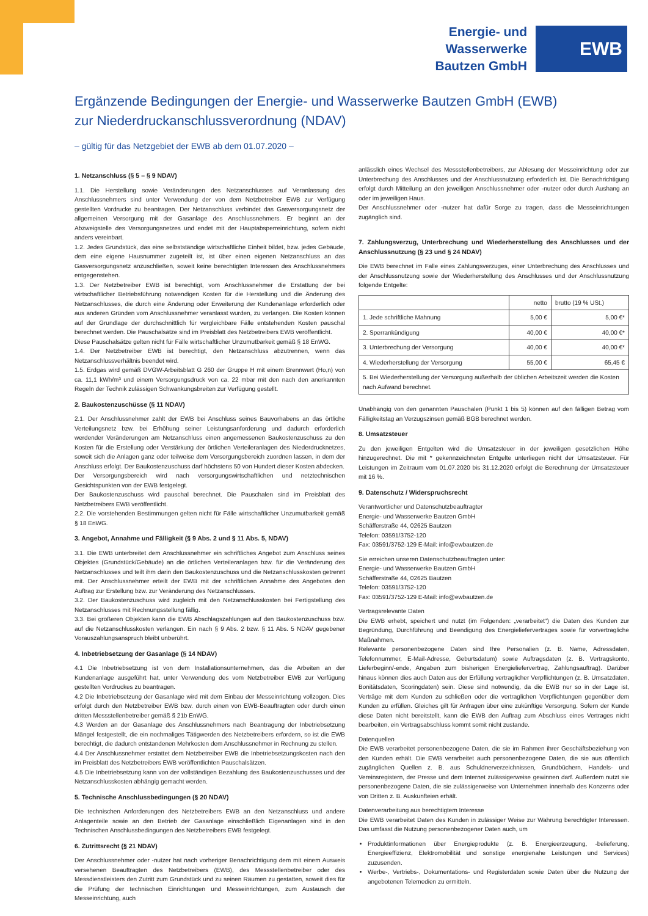Energie- und
Wasserwerke
Bautzen GmbH
EWB
Ergänzende Bedingungen der Energie- und Wasserwerke Bautzen GmbH (EWB)
zur Niederdruckanschlussverordnung (NDAV)
– gültig für das Netzgebiet der EWB ab dem 01.07.2020 –
1. Netzanschluss (§ 5 – § 9 NDAV)
1.1. Die Herstellung sowie Veränderungen des Netzanschlusses auf Veranlassung des Anschlussnehmers sind unter Verwendung der von dem Netzbetreiber EWB zur Verfügung gestellten Vordrucke zu beantragen. Der Netzanschluss verbindet das Gasversorgungsnetz der allgemeinen Versorgung mit der Gasanlage des Anschlussnehmers. Er beginnt an der Abzweigstelle des Versorgungsnetzes und endet mit der Hauptabsperreinrichtung, sofern nicht anders vereinbart.
1.2. Jedes Grundstück, das eine selbstständige wirtschaftliche Einheit bildet, bzw. jedes Gebäude, dem eine eigene Hausnummer zugeteilt ist, ist über einen eigenen Netzanschluss an das Gasversorgungsnetz anzuschließen, soweit keine berechtigten Interessen des Anschlussnehmers entgegenstehen.
1.3. Der Netzbetreiber EWB ist berechtigt, vom Anschlussnehmer die Erstattung der bei wirtschaftlicher Betriebsführung notwendigen Kosten für die Herstellung und die Änderung des Netzanschlusses, die durch eine Änderung oder Erweiterung der Kundenanlage erforderlich oder aus anderen Gründen vom Anschlussnehmer veranlasst wurden, zu verlangen. Die Kosten können auf der Grundlage der durchschnittlich für vergleichbare Fälle entstehenden Kosten pauschal berechnet werden. Die Pauschalsätze sind im Preisblatt des Netzbetreibers EWB veröffentlicht.
Diese Pauschalsätze gelten nicht für Fälle wirtschaftlicher Unzumutbarkeit gemäß § 18 EnWG.
1.4. Der Netzbetreiber EWB ist berechtigt, den Netzanschluss abzutrennen, wenn das Netzanschlussverhältnis beendet wird.
1.5. Erdgas wird gemäß DVGW-Arbeitsblatt G 260 der Gruppe H mit einem Brennwert (Ho,n) von ca. 11,1 kWh/m³ und einem Versorgungsdruck von ca. 22 mbar mit den nach den anerkannten Regeln der Technik zulässigen Schwankungsbreiten zur Verfügung gestellt.
2. Baukostenzuschüsse (§ 11 NDAV)
2.1. Der Anschlussnehmer zahlt der EWB bei Anschluss seines Bauvorhabens an das örtliche Verteilungsnetz bzw. bei Erhöhung seiner Leistungsanforderung und dadurch erforderlich werdender Veränderungen am Netzanschluss einen angemessenen Baukostenzuschuss zu den Kosten für die Erstellung oder Verstärkung der örtlichen Verteileranlagen des Niederdrucknetzes, soweit sich die Anlagen ganz oder teilweise dem Versorgungsbereich zuordnen lassen, in dem der Anschluss erfolgt. Der Baukostenzuschuss darf höchstens 50 von Hundert dieser Kosten abdecken.
Der Versorgungsbereich wird nach versorgungswirtschaftlichen und netztechnischen Gesichtspunkten von der EWB festgelegt.
Der Baukostenzuschuss wird pauschal berechnet. Die Pauschalen sind im Preisblatt des Netzbetreibers EWB veröffentlicht.
2.2. Die vorstehenden Bestimmungen gelten nicht für Fälle wirtschaftlicher Unzumutbarkeit gemäß § 18 EnWG.
3. Angebot, Annahme und Fälligkeit (§ 9 Abs. 2 und § 11 Abs. 5, NDAV)
3.1. Die EWB unterbreitet dem Anschlussnehmer ein schriftliches Angebot zum Anschluss seines Objektes (Grundstück/Gebäude) an die örtlichen Verteileranlagen bzw. für die Veränderung des Netzanschlusses und teilt ihm darin den Baukostenzuschuss und die Netzanschlusskosten getrennt mit. Der Anschlussnehmer erteilt der EWB mit der schriftlichen Annahme des Angebotes den Auftrag zur Erstellung bzw. zur Veränderung des Netzanschlusses.
3.2. Der Baukostenzuschuss wird zugleich mit den Netzanschlusskosten bei Fertigstellung des Netzanschlusses mit Rechnungsstellung fällig.
3.3. Bei größeren Objekten kann die EWB Abschlagszahlungen auf den Baukostenzuschuss bzw. auf die Netzanschlusskosten verlangen. Ein nach § 9 Abs. 2 bzw. § 11 Abs. 5 NDAV gegebener Vorauszahlungsanspruch bleibt unberührt.
4. Inbetriebsetzung der Gasanlage (§ 14 NDAV)
4.1 Die Inbetriebsetzung ist von dem Installationsunternehmen, das die Arbeiten an der Kundenanlage ausgeführt hat, unter Verwendung des vom Netzbetreiber EWB zur Verfügung gestellten Vordruckes zu beantragen.
4.2 Die Inbetriebsetzung der Gasanlage wird mit dem Einbau der Messeinrichtung vollzogen. Dies erfolgt durch den Netzbetreiber EWB bzw. durch einen von EWB-Beauftragten oder durch einen dritten Messstellenbetreiber gemäß § 21b EnWG.
4.3 Werden an der Gasanlage des Anschlussnehmers nach Beantragung der Inbetriebsetzung Mängel festgestellt, die ein nochmaliges Tätigwerden des Netzbetreibers erfordern, so ist die EWB berechtigt, die dadurch entstandenen Mehrkosten dem Anschlussnehmer in Rechnung zu stellen.
4.4 Der Anschlussnehmer erstattet dem Netzbetreiber EWB die Inbetriebsetzungskosten nach den im Preisblatt des Netzbetreibers EWB veröffentlichten Pauschalsätzen.
4.5 Die Inbetriebsetzung kann von der vollständigen Bezahlung des Baukostenzuschusses und der Netzanschlusskosten abhängig gemacht werden.
5. Technische Anschlussbedingungen (§ 20 NDAV)
Die technischen Anforderungen des Netzbetreibers EWB an den Netzanschluss und andere Anlagenteile sowie an den Betrieb der Gasanlage einschließlich Eigenanlagen sind in den Technischen Anschlussbedingungen des Netzbetreibers EWB festgelegt.
6. Zutrittsrecht (§ 21 NDAV)
Der Anschlussnehmer oder -nutzer hat nach vorheriger Benachrichtigung dem mit einem Ausweis versehenen Beauftragten des Netzbetreibers (EWB), des Messstellenbetreiber oder des Messdienstleisters den Zutritt zum Grundstück und zu seinen Räumen zu gestatten, soweit dies für die Prüfung der technischen Einrichtungen und Messeinrichtungen, zum Austausch der Messeinrichtung, auch
anlässlich eines Wechsel des Messstellenbetreibers, zur Ablesung der Messeinrichtung oder zur Unterbrechung des Anschlusses und der Anschlussnutzung erforderlich ist. Die Benachrichtigung erfolgt durch Mitteilung an den jeweiligen Anschlussnehmer oder -nutzer oder durch Aushang an oder im jeweiligen Haus.
Der Anschlussnehmer oder -nutzer hat dafür Sorge zu tragen, dass die Messeinrichtungen zugänglich sind.
7. Zahlungsverzug, Unterbrechung und Wiederherstellung des Anschlusses und der Anschlussnutzung (§ 23 und § 24 NDAV)
Die EWB berechnet im Falle eines Zahlungsverzuges, einer Unterbrechung des Anschlusses und der Anschlussnutzung sowie der Wiederherstellung des Anschlusses und der Anschlussnutzung folgende Entgelte:
| | netto | brutto (19 % USt.) |
| --- | --- | --- |
| 1. Jede schriftliche Mahnung | 5,00 € | 5,00 €* |
| 2. Sperrankündigung | 40,00 € | 40,00 €* |
| 3. Unterbrechung der Versorgung | 40,00 € | 40,00 €* |
| 4. Wiederherstellung der Versorgung | 55,00 € | 65,45 € |
| 5. Bei Wiederherstellung der Versorgung außerhalb der üblichen Arbeitszeit werden die Kosten nach Aufwand berechnet. | | |
Unabhängig von den genannten Pauschalen (Punkt 1 bis 5) können auf den fälligen Betrag vom Fälligkeitstag an Verzugszinsen gemäß BGB berechnet werden.
8. Umsatzsteuer
Zu den jeweiligen Entgelten wird die Umsatzsteuer in der jeweiligen gesetzlichen Höhe hinzugerechnet. Die mit * gekennzeichneten Entgelte unterliegen nicht der Umsatzsteuer. Für Leistungen im Zeitraum vom 01.07.2020 bis 31.12.2020 erfolgt die Berechnung der Umsatzsteuer mit 16 %.
9. Datenschutz / Widerspruchsrecht
Verantwortlicher und Datenschutzbeauftragter
Energie- und Wasserwerke Bautzen GmbH
Schäfferstraße 44, 02625 Bautzen
Telefon: 03591/3752-120
Fax: 03591/3752-129 E-Mail: info@ewbautzen.de
Sie erreichen unseren Datenschutzbeauftragten unter:
Energie- und Wasserwerke Bautzen GmbH
Schäfferstraße 44, 02625 Bautzen
Telefon: 03591/3752-120
Fax: 03591/3752-129 E-Mail: info@ewbautzen.de
Vertragsrelevante Daten
Die EWB erhebt, speichert und nutzt (im Folgenden: „verarbeitet“) die Daten des Kunden zur Begründung, Durchführung und Beendigung des Energieliefervertrages sowie für vorvertragliche Maßnahmen.
Relevante personenbezogene Daten sind Ihre Personalien (z. B. Name, Adressdaten, Telefonnummer, E-Mail-Adresse, Geburtsdatum) sowie Auftragsdaten (z. B. Vertragskonto, Lieferbeginn/-ende, Angaben zum bisherigen Energieliefervertrag, Zahlungsauftrag). Darüber hinaus können dies auch Daten aus der Erfüllung vertraglicher Verpflichtungen (z. B. Umsatzdaten, Bonitätsdaten, Scoringdaten) sein. Diese sind notwendig, da die EWB nur so in der Lage ist, Verträge mit dem Kunden zu schließen oder die vertraglichen Verpflichtungen gegenüber dem Kunden zu erfüllen. Gleiches gilt für Anfragen über eine zukünftige Versorgung. Sofern der Kunde diese Daten nicht bereitstellt, kann die EWB den Auftrag zum Abschluss eines Vertrages nicht bearbeiten, ein Vertragsabschluss kommt somit nicht zustande.
Datenquellen
Die EWB verarbeitet personenbezogene Daten, die sie im Rahmen ihrer Geschäftsbeziehung von den Kunden erhält. Die EWB verarbeitet auch personenbezogene Daten, die sie aus öffentlich zugänglichen Quellen z. B. aus Schuldnerverzeichnissen, Grundbüchern, Handels- und Vereinsregistern, der Presse und dem Internet zulässigerweise gewinnen darf. Außerdem nutzt sie personenbezogene Daten, die sie zulässigerweise von Unternehmen innerhalb des Konzerns oder von Dritten z. B. Auskunfteien erhält.
Datenverarbeitung aus berechtigtem Interesse
Die EWB verarbeitet Daten des Kunden in zulässiger Weise zur Wahrung berechtigter Interessen. Das umfasst die Nutzung personenbezogener Daten auch, um
Produktinformationen über Energieprodukte (z. B. Energieerzeugung, -belieferung, Energieeffizienz, Elektromobilität und sonstige energienahe Leistungen und Services) zuzusenden.
Werbe-, Vertriebs-, Dokumentations- und Registerdaten sowie Daten über die Nutzung der angebotenen Telemedien zu ermitteln.